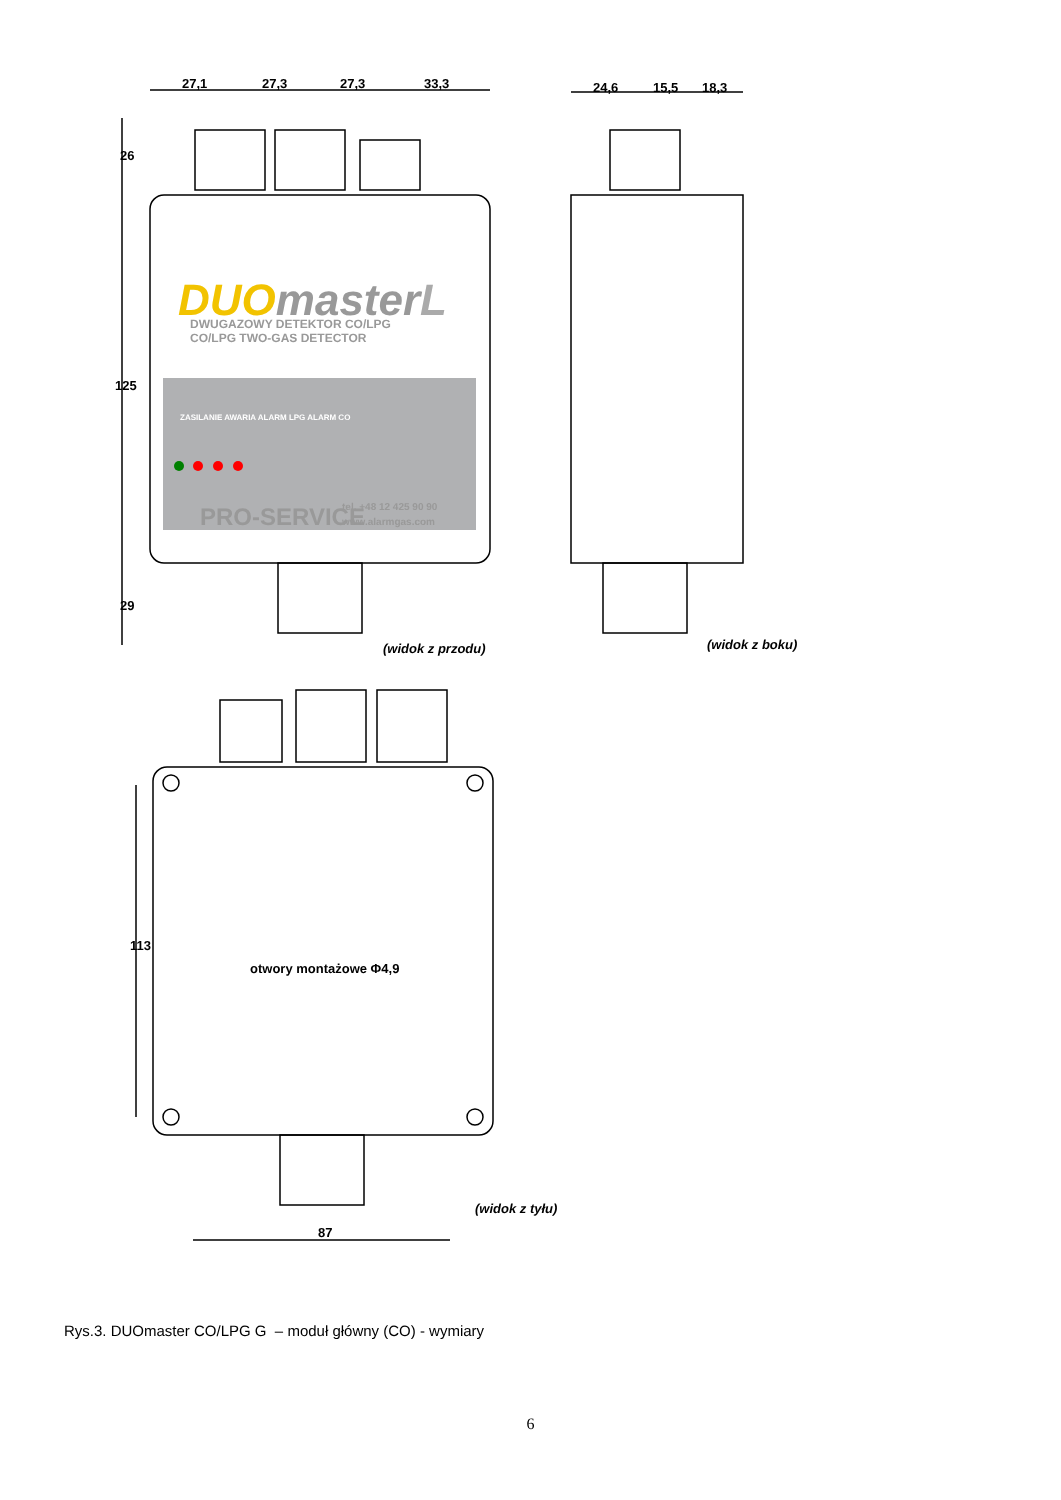DUOmasterL
DWUGAZOWY DETEKTOR CO/LPG
CO/LPG TWO-GAS DETECTOR
PRO-SERVICE
tel. +48 12 425 90 90
www.alarmgas.com
ZASILANIE AWARIA ALARM LPG ALARM CO
27,1
27,3
27,3
33,3
24,6
15,5
18,3
26
125
29
113
87
otwory montażowe Φ4,9
(widok z przodu)
(widok z boku)
(widok z tyłu)
Rys.3. DUOmaster CO/LPG G – moduł główny (CO) - wymiary
6